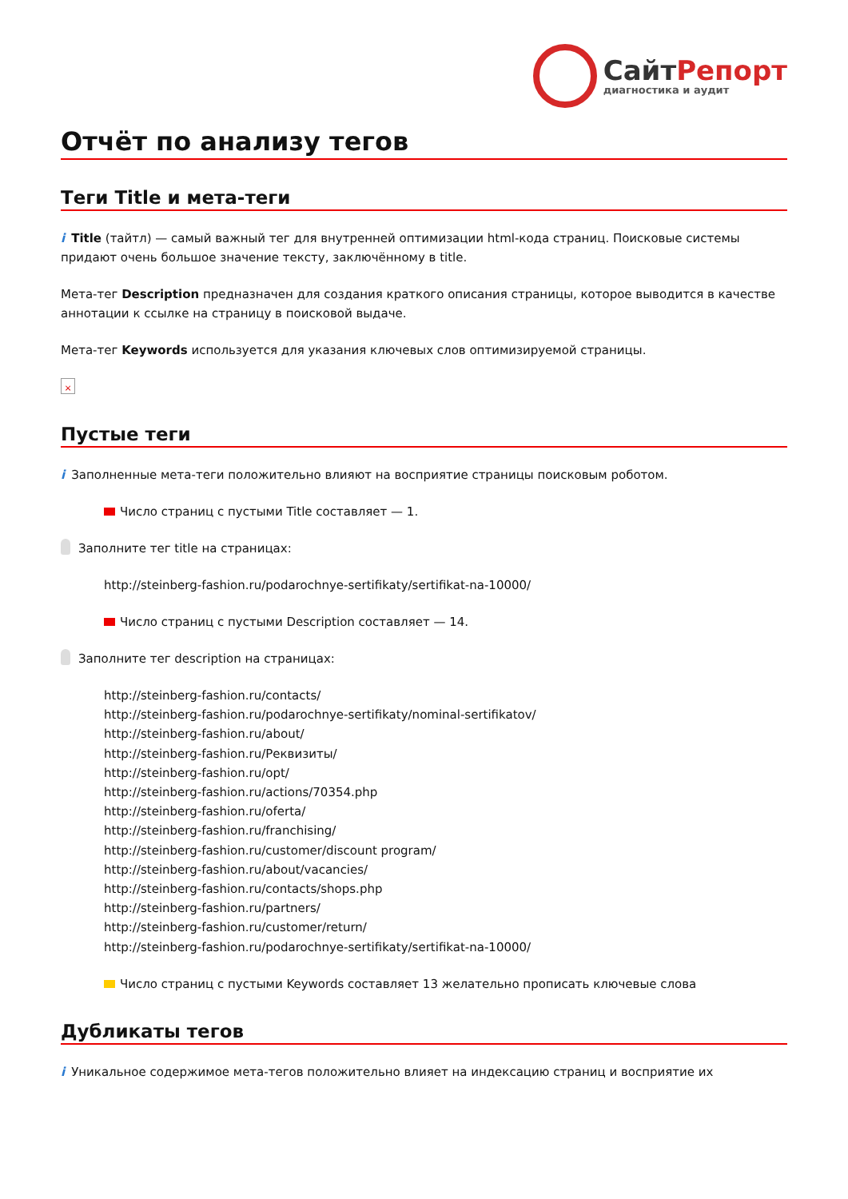СайтРепорт
диагностика и аудит
Отчёт по анализу тегов
Теги Title и мета-теги
i Title (тайтл) — самый важный тег для внутренней оптимизации html-кода страниц. Поисковые системы придают очень большое значение тексту, заключённому в title.
Мета-тег Description предназначен для создания краткого описания страницы, которое выводится в качестве аннотации к ссылке на страницу в поисковой выдаче.
Мета-тег Keywords используется для указания ключевых слов оптимизируемой страницы.
×
Пустые теги
i Заполненные мета-теги положительно влияют на восприятие страницы поисковым роботом.
Число страниц с пустыми Title составляет — 1.
Заполните тег title на страницах:
http://steinberg-fashion.ru/podarochnye-sertifikaty/sertifikat-na-10000/
Число страниц с пустыми Description составляет — 14.
Заполните тег description на страницах:
http://steinberg-fashion.ru/contacts/
http://steinberg-fashion.ru/podarochnye-sertifikaty/nominal-sertifikatov/
http://steinberg-fashion.ru/about/
http://steinberg-fashion.ru/Реквизиты/
http://steinberg-fashion.ru/opt/
http://steinberg-fashion.ru/actions/70354.php
http://steinberg-fashion.ru/oferta/
http://steinberg-fashion.ru/franchising/
http://steinberg-fashion.ru/customer/discount program/
http://steinberg-fashion.ru/about/vacancies/
http://steinberg-fashion.ru/contacts/shops.php
http://steinberg-fashion.ru/partners/
http://steinberg-fashion.ru/customer/return/
http://steinberg-fashion.ru/podarochnye-sertifikaty/sertifikat-na-10000/
Число страниц с пустыми Keywords составляет 13 желательно прописать ключевые слова
Дубликаты тегов
i Уникальное содержимое мета-тегов положительно влияет на индексацию страниц и восприятие их